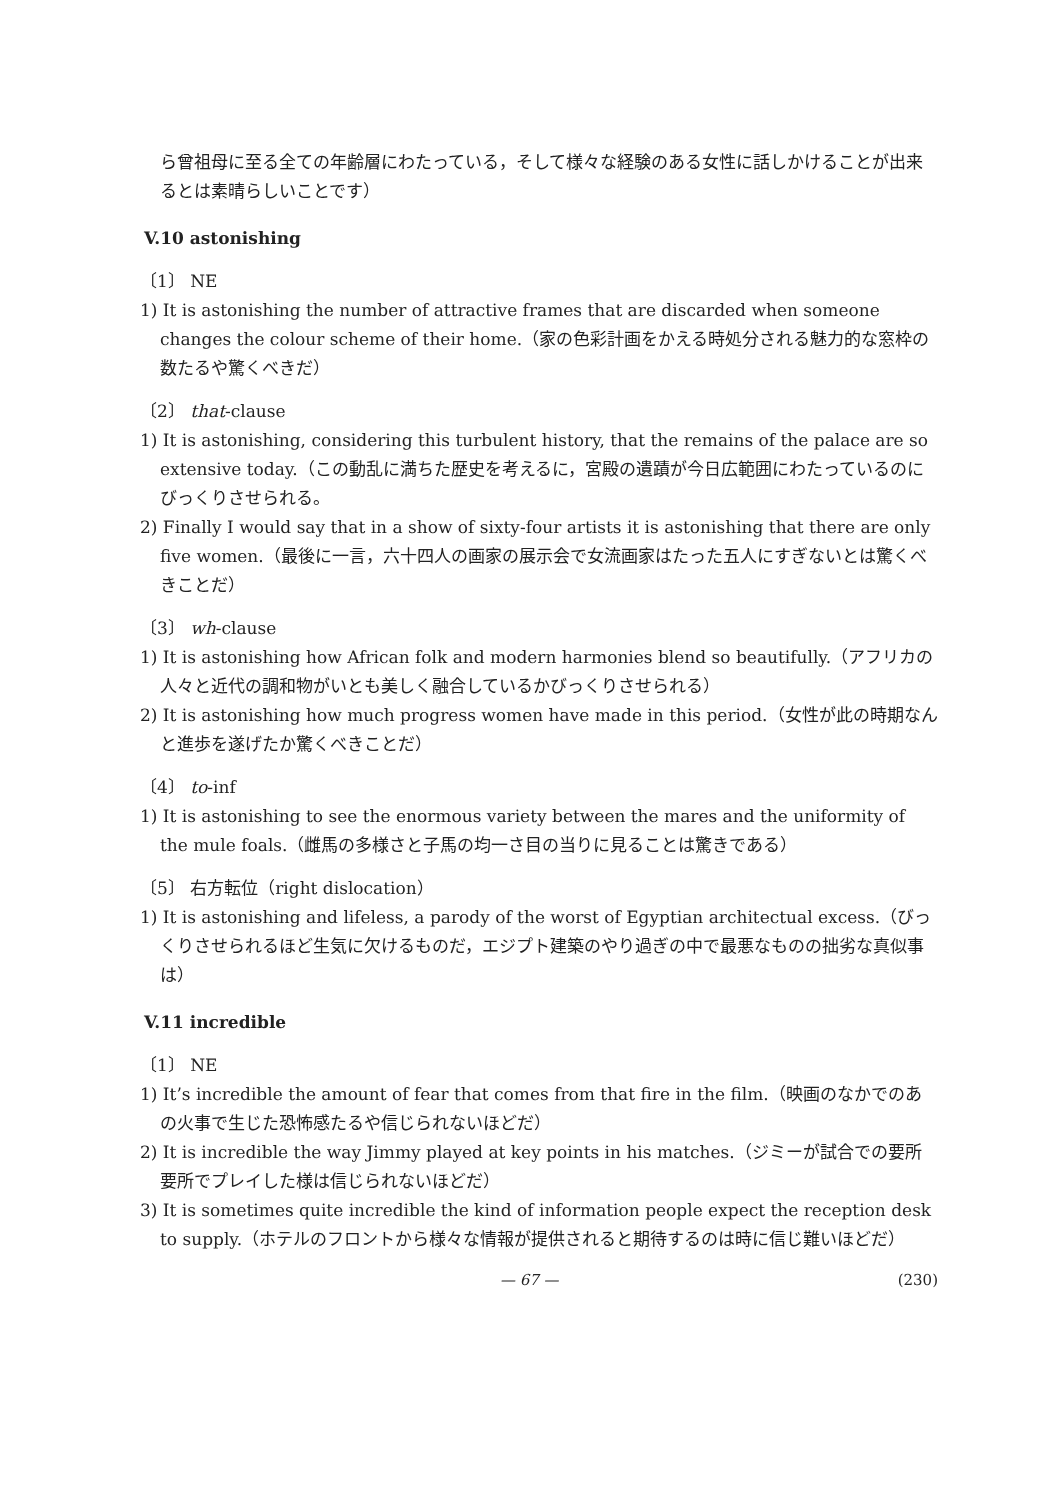ら曾祖母に至る全ての年齢層にわたっている，そして様々な経験のある女性に話しかけることが出来るとは素晴らしいことです）
V.10 astonishing
〔1〕 NE
1) It is astonishing the number of attractive frames that are discarded when someone changes the colour scheme of their home.（家の色彩計画をかえる時処分される魅力的な窓枠の数たるや驚くべきだ）
〔2〕 that-clause
1) It is astonishing, considering this turbulent history, that the remains of the palace are so extensive today.（この動乱に満ちた歴史を考えるに，宮殿の遺蹟が今日広範囲にわたっているのにびっくりさせられる。
2) Finally I would say that in a show of sixty-four artists it is astonishing that there are only five women.（最後に一言，六十四人の画家の展示会で女流画家はたった五人にすぎないとは驚くべきことだ）
〔3〕 wh-clause
1) It is astonishing how African folk and modern harmonies blend so beautifully.（アフリカの人々と近代の調和物がいとも美しく融合しているかびっくりさせられる）
2) It is astonishing how much progress women have made in this period.（女性が此の時期なんと進歩を遂げたか驚くべきことだ）
〔4〕 to-inf
1) It is astonishing to see the enormous variety between the mares and the uniformity of the mule foals.（雌馬の多様さと子馬の均一さ目の当りに見ることは驚きである）
〔5〕 右方転位（right dislocation）
1) It is astonishing and lifeless, a parody of the worst of Egyptian architectual excess.（びっくりさせられるほど生気に欠けるものだ，エジプト建築のやり過ぎの中で最悪なものの拙劣な真似事は）
V.11 incredible
〔1〕 NE
1) It’s incredible the amount of fear that comes from that fire in the film.（映画のなかでのあの火事で生じた恐怖感たるや信じられないほどだ）
2) It is incredible the way Jimmy played at key points in his matches.（ジミーが試合での要所要所でプレイした様は信じられないほどだ）
3) It is sometimes quite incredible the kind of information people expect the reception desk to supply.（ホテルのフロントから様々な情報が提供されると期待するのは時に信じ難いほどだ）
— 67 — (230)